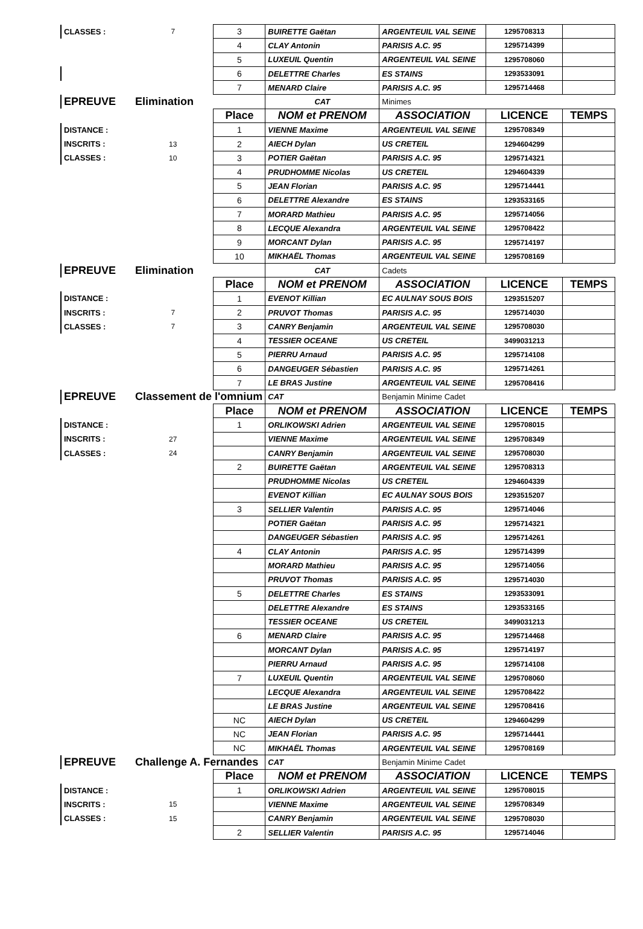| CLASSES : | 7 | 3 | BUIRETTE Gaëtan | ARGENTEUIL VAL SEINE | 1295708313 | |
| | | 4 | CLAY Antonin | PARISIS A.C. 95 | 1295714399 | |
| | | 5 | LUXEUIL Quentin | ARGENTEUIL VAL SEINE | 1295708060 | |
| | | 6 | DELETTRE Charles | ES STAINS | 1293533091 | |
| | | 7 | MENARD Claire | PARISIS A.C. 95 | 1295714468 | |
| EPREUVE | Elimination | | CAT | Minimes | | |
| | | Place | NOM et PRENOM | ASSOCIATION | LICENCE | TEMPS |
| DISTANCE : | | 1 | VIENNE Maxime | ARGENTEUIL VAL SEINE | 1295708349 | |
| INSCRITS : | 13 | 2 | AIECH Dylan | US CRETEIL | 1294604299 | |
| CLASSES : | 10 | 3 | POTIER Gaëtan | PARISIS A.C. 95 | 1295714321 | |
| | | 4 | PRUDHOMME Nicolas | US CRETEIL | 1294604339 | |
| | | 5 | JEAN Florian | PARISIS A.C. 95 | 1295714441 | |
| | | 6 | DELETTRE Alexandre | ES STAINS | 1293533165 | |
| | | 7 | MORARD Mathieu | PARISIS A.C. 95 | 1295714056 | |
| | | 8 | LECQUE Alexandra | ARGENTEUIL VAL SEINE | 1295708422 | |
| | | 9 | MORCANT Dylan | PARISIS A.C. 95 | 1295714197 | |
| | | 10 | MIKHAËL Thomas | ARGENTEUIL VAL SEINE | 1295708169 | |
| EPREUVE | Elimination | | CAT | Cadets | | |
| | | Place | NOM et PRENOM | ASSOCIATION | LICENCE | TEMPS |
| DISTANCE : | | 1 | EVENOT Killian | EC AULNAY SOUS BOIS | 1293515207 | |
| INSCRITS : | 7 | 2 | PRUVOT Thomas | PARISIS A.C. 95 | 1295714030 | |
| CLASSES : | 7 | 3 | CANRY Benjamin | ARGENTEUIL VAL SEINE | 1295708030 | |
| | | 4 | TESSIER OCEANE | US CRETEIL | 3499031213 | |
| | | 5 | PIERRU Arnaud | PARISIS A.C. 95 | 1295714108 | |
| | | 6 | DANGEUGER Sébastien | PARISIS A.C. 95 | 1295714261 | |
| | | 7 | LE BRAS Justine | ARGENTEUIL VAL SEINE | 1295708416 | |
| EPREUVE | Classement de l'omnium | | CAT | Benjamin Minime Cadet | | |
| | | Place | NOM et PRENOM | ASSOCIATION | LICENCE | TEMPS |
| DISTANCE : | | 1 | ORLIKOWSKI Adrien | ARGENTEUIL VAL SEINE | 1295708015 | |
| INSCRITS : | 27 | | VIENNE Maxime | ARGENTEUIL VAL SEINE | 1295708349 | |
| CLASSES : | 24 | | CANRY Benjamin | ARGENTEUIL VAL SEINE | 1295708030 | |
| | | 2 | BUIRETTE Gaëtan | ARGENTEUIL VAL SEINE | 1295708313 | |
| | | | PRUDHOMME Nicolas | US CRETEIL | 1294604339 | |
| | | | EVENOT Killian | EC AULNAY SOUS BOIS | 1293515207 | |
| | | 3 | SELLIER Valentin | PARISIS A.C. 95 | 1295714046 | |
| | | | POTIER Gaëtan | PARISIS A.C. 95 | 1295714321 | |
| | | | DANGEUGER Sébastien | PARISIS A.C. 95 | 1295714261 | |
| | | 4 | CLAY Antonin | PARISIS A.C. 95 | 1295714399 | |
| | | | MORARD Mathieu | PARISIS A.C. 95 | 1295714056 | |
| | | | PRUVOT Thomas | PARISIS A.C. 95 | 1295714030 | |
| | | 5 | DELETTRE Charles | ES STAINS | 1293533091 | |
| | | | DELETTRE Alexandre | ES STAINS | 1293533165 | |
| | | | TESSIER OCEANE | US CRETEIL | 3499031213 | |
| | | 6 | MENARD Claire | PARISIS A.C. 95 | 1295714468 | |
| | | | MORCANT Dylan | PARISIS A.C. 95 | 1295714197 | |
| | | | PIERRU Arnaud | PARISIS A.C. 95 | 1295714108 | |
| | | 7 | LUXEUIL Quentin | ARGENTEUIL VAL SEINE | 1295708060 | |
| | | | LECQUE Alexandra | ARGENTEUIL VAL SEINE | 1295708422 | |
| | | | LE BRAS Justine | ARGENTEUIL VAL SEINE | 1295708416 | |
| | | NC | AIECH Dylan | US CRETEIL | 1294604299 | |
| | | NC | JEAN Florian | PARISIS A.C. 95 | 1295714441 | |
| | | NC | MIKHAËL Thomas | ARGENTEUIL VAL SEINE | 1295708169 | |
| EPREUVE | Challenge A. Fernandes | | CAT | Benjamin Minime Cadet | | |
| | | Place | NOM et PRENOM | ASSOCIATION | LICENCE | TEMPS |
| DISTANCE : | | 1 | ORLIKOWSKI Adrien | ARGENTEUIL VAL SEINE | 1295708015 | |
| INSCRITS : | 15 | | VIENNE Maxime | ARGENTEUIL VAL SEINE | 1295708349 | |
| CLASSES : | 15 | | CANRY Benjamin | ARGENTEUIL VAL SEINE | 1295708030 | |
| | | 2 | SELLIER Valentin | PARISIS A.C. 95 | 1295714046 | |